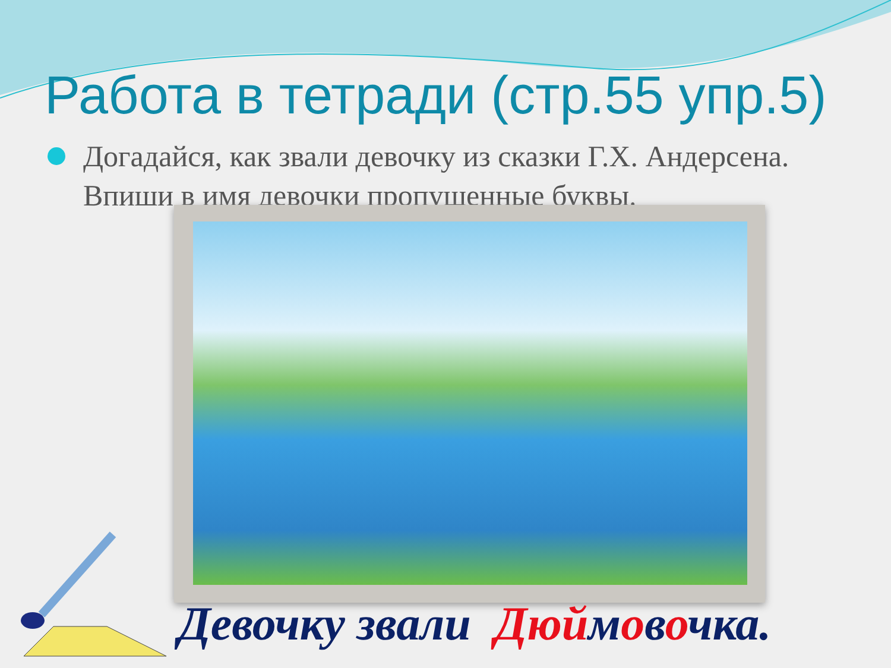Работа в тетради (стр.55 упр.5)
Догадайся, как звали девочку из сказки Г.Х. Андерсена. Впиши в имя девочки пропущенные буквы.
Девочку звали Дюймовочка.